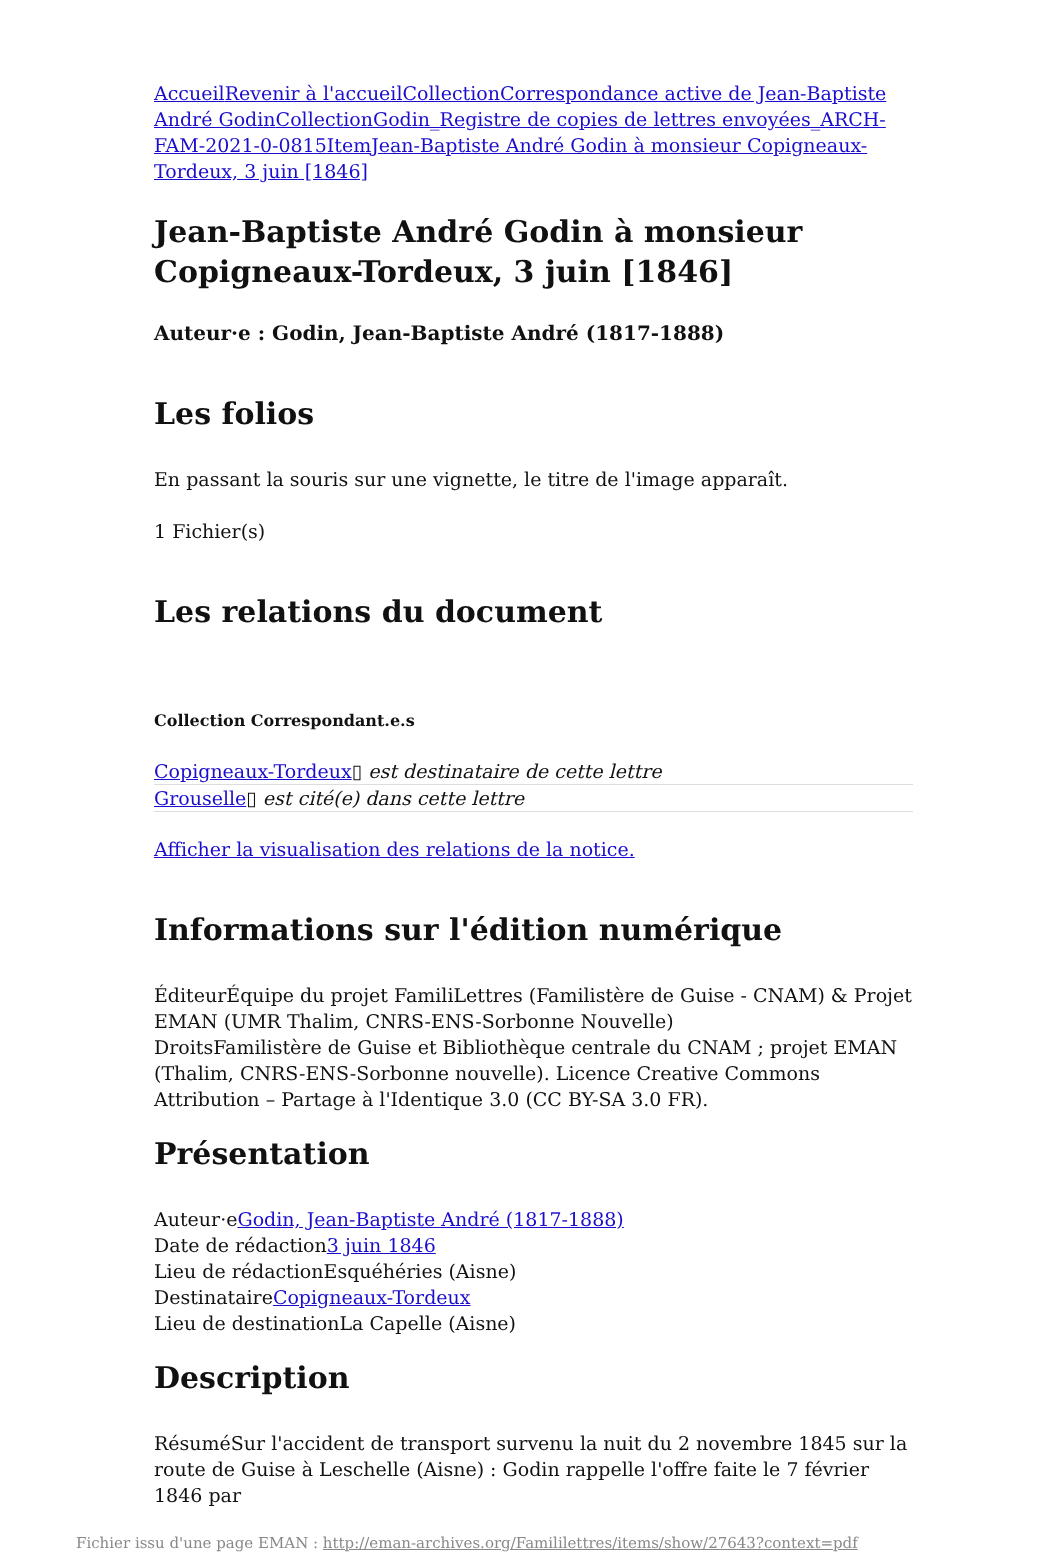Accueil Revenir à l'accueil Collection Correspondance active de Jean-Baptiste André Godin Collection Godin_Registre de copies de lettres envoyées_ARCH-FAM-2021-0-0815 Item Jean-Baptiste André Godin à monsieur Copigneaux-Tordeux, 3 juin [1846]
Jean-Baptiste André Godin à monsieur Copigneaux-Tordeux, 3 juin [1846]
Auteur·e : Godin, Jean-Baptiste André (1817-1888)
Les folios
En passant la souris sur une vignette, le titre de l'image apparaît.
1 Fichier(s)
Les relations du document
Collection Correspondant.e.s
Copigneaux-Tordeux▯ est destinataire de cette lettre
Grouselle▯ est cité(e) dans cette lettre
Afficher la visualisation des relations de la notice.
Informations sur l'édition numérique
ÉditeurÉquipe du projet FamiliLettres (Familistère de Guise - CNAM) & Projet EMAN (UMR Thalim, CNRS-ENS-Sorbonne Nouvelle)
DroitsFamilistère de Guise et Bibliothèque centrale du CNAM ; projet EMAN (Thalim, CNRS-ENS-Sorbonne nouvelle). Licence Creative Commons Attribution – Partage à l'Identique 3.0 (CC BY-SA 3.0 FR).
Présentation
Auteur·eGodin, Jean-Baptiste André (1817-1888)
Date de rédaction3 juin 1846
Lieu de rédactionEsquéhéries (Aisne)
DestinataireCopigneaux-Tordeux
Lieu de destinationLa Capelle (Aisne)
Description
RésuméSur l'accident de transport survenu la nuit du 2 novembre 1845 sur la route de Guise à Leschelle (Aisne) : Godin rappelle l'offre faite le 7 février 1846 par
Fichier issu d'une page EMAN : http://eman-archives.org/Famililettres/items/show/27643?context=pdf